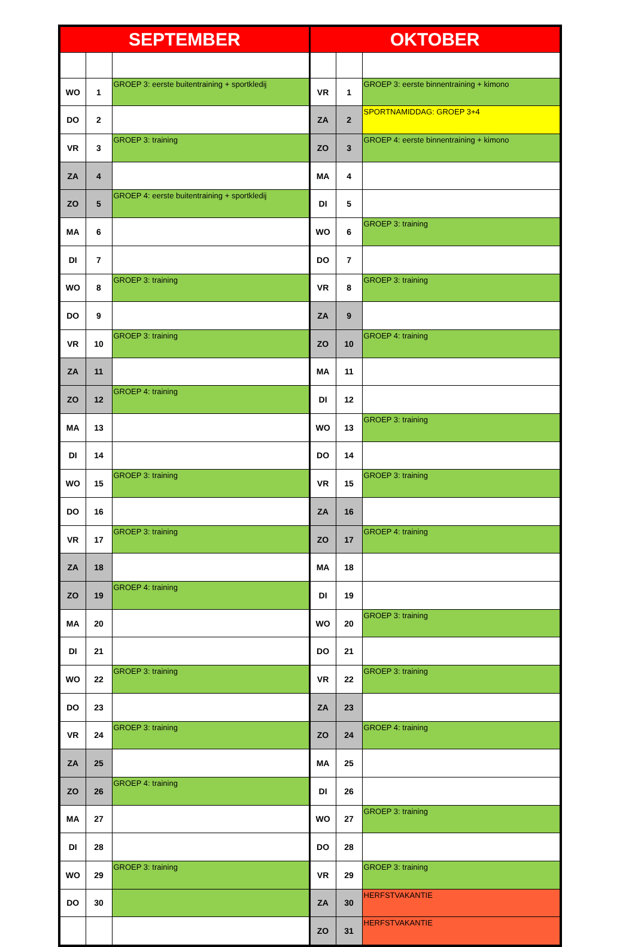| SEPTEMBER | | | OKTOBER | | |
| --- | --- | --- | --- | --- | --- |
| WO | 1 | GROEP 3: eerste buitentraining + sportkledij | VR | 1 | GROEP 3: eerste binnentraining + kimono |
| DO | 2 | | ZA | 2 | SPORTNAMIDDAG: GROEP 3+4 |
| VR | 3 | GROEP 3: training | ZO | 3 | GROEP 4: eerste binnentraining + kimono |
| ZA | 4 | | MA | 4 | |
| ZO | 5 | GROEP 4: eerste buitentraining + sportkledij | DI | 5 | |
| MA | 6 | | WO | 6 | GROEP 3: training |
| DI | 7 | | DO | 7 | |
| WO | 8 | GROEP 3: training | VR | 8 | GROEP 3: training |
| DO | 9 | | ZA | 9 | |
| VR | 10 | GROEP 3: training | ZO | 10 | GROEP 4: training |
| ZA | 11 | | MA | 11 | |
| ZO | 12 | GROEP 4: training | DI | 12 | |
| MA | 13 | | WO | 13 | GROEP 3: training |
| DI | 14 | | DO | 14 | |
| WO | 15 | GROEP 3: training | VR | 15 | GROEP 3: training |
| DO | 16 | | ZA | 16 | |
| VR | 17 | GROEP 3: training | ZO | 17 | GROEP 4: training |
| ZA | 18 | | MA | 18 | |
| ZO | 19 | GROEP 4: training | DI | 19 | |
| MA | 20 | | WO | 20 | GROEP 3: training |
| DI | 21 | | DO | 21 | |
| WO | 22 | GROEP 3: training | VR | 22 | GROEP 3: training |
| DO | 23 | | ZA | 23 | |
| VR | 24 | GROEP 3: training | ZO | 24 | GROEP 4: training |
| ZA | 25 | | MA | 25 | |
| ZO | 26 | GROEP 4: training | DI | 26 | |
| MA | 27 | | WO | 27 | GROEP 3: training |
| DI | 28 | | DO | 28 | |
| WO | 29 | GROEP 3: training | VR | 29 | GROEP 3: training |
| DO | 30 | | ZA | 30 | HERFSTVAKANTIE |
| | | | ZO | 31 | HERFSTVAKANTIE |